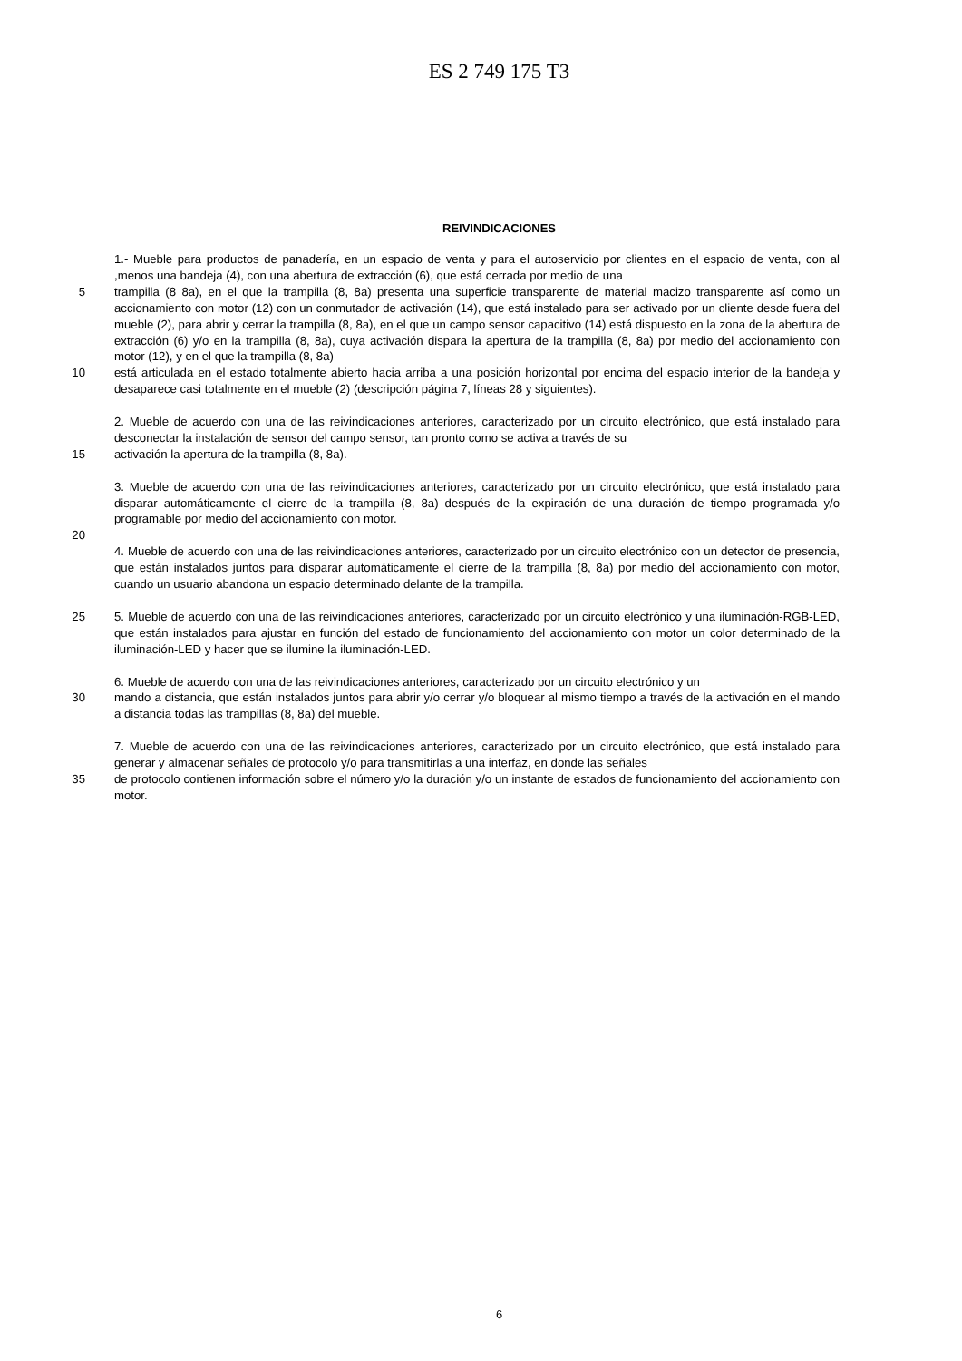ES 2 749 175 T3
REIVINDICACIONES
1.- Mueble para productos de panadería, en un espacio de venta y para el autoservicio por clientes en el espacio de venta, con al ,menos una bandeja (4), con una abertura de extracción (6), que está cerrada por medio de una
5 trampilla (8 8a), en el que la trampilla (8, 8a) presenta una superficie transparente de material macizo transparente así como un accionamiento con motor (12) con un conmutador de activación (14), que está instalado para ser activado por un cliente desde fuera del mueble (2), para abrir y cerrar la trampilla (8, 8a), en el que un campo sensor capacitivo (14) está dispuesto en la zona de la abertura de extracción (6) y/o en la trampilla (8, 8a), cuya activación dispara la apertura de la trampilla (8, 8a) por medio del accionamiento con motor (12), y en el que la trampilla (8, 8a)
10 está articulada en el estado totalmente abierto hacia arriba a una posición horizontal por encima del espacio interior de la bandeja y desaparece casi totalmente en el mueble (2) (descripción página 7, líneas 28 y siguientes).
2. Mueble de acuerdo con una de las reivindicaciones anteriores, caracterizado por un circuito electrónico, que está instalado para desconectar la instalación de sensor del campo sensor, tan pronto como se activa a través de su
15 activación la apertura de la trampilla (8, 8a).
3. Mueble de acuerdo con una de las reivindicaciones anteriores, caracterizado por un circuito electrónico, que está instalado para disparar automáticamente el cierre de la trampilla (8, 8a) después de la expiración de una duración de tiempo programada y/o programable por medio del accionamiento con motor.
20
4. Mueble de acuerdo con una de las reivindicaciones anteriores, caracterizado por un circuito electrónico con un detector de presencia, que están instalados juntos para disparar automáticamente el cierre de la trampilla (8, 8a) por medio del accionamiento con motor, cuando un usuario abandona un espacio determinado delante de la trampilla.
25 5. Mueble de acuerdo con una de las reivindicaciones anteriores, caracterizado por un circuito electrónico y una iluminación-RGB-LED, que están instalados para ajustar en función del estado de funcionamiento del accionamiento con motor un color determinado de la iluminación-LED y hacer que se ilumine la iluminación-LED.
6. Mueble de acuerdo con una de las reivindicaciones anteriores, caracterizado por un circuito electrónico y un
30 mando a distancia, que están instalados juntos para abrir y/o cerrar y/o bloquear al mismo tiempo a través de la activación en el mando a distancia todas las trampillas (8, 8a) del mueble.
7. Mueble de acuerdo con una de las reivindicaciones anteriores, caracterizado por un circuito electrónico, que está instalado para generar y almacenar señales de protocolo y/o para transmitirlas a una interfaz, en donde las señales
35 de protocolo contienen información sobre el número y/o la duración y/o un instante de estados de funcionamiento del accionamiento con motor.
6